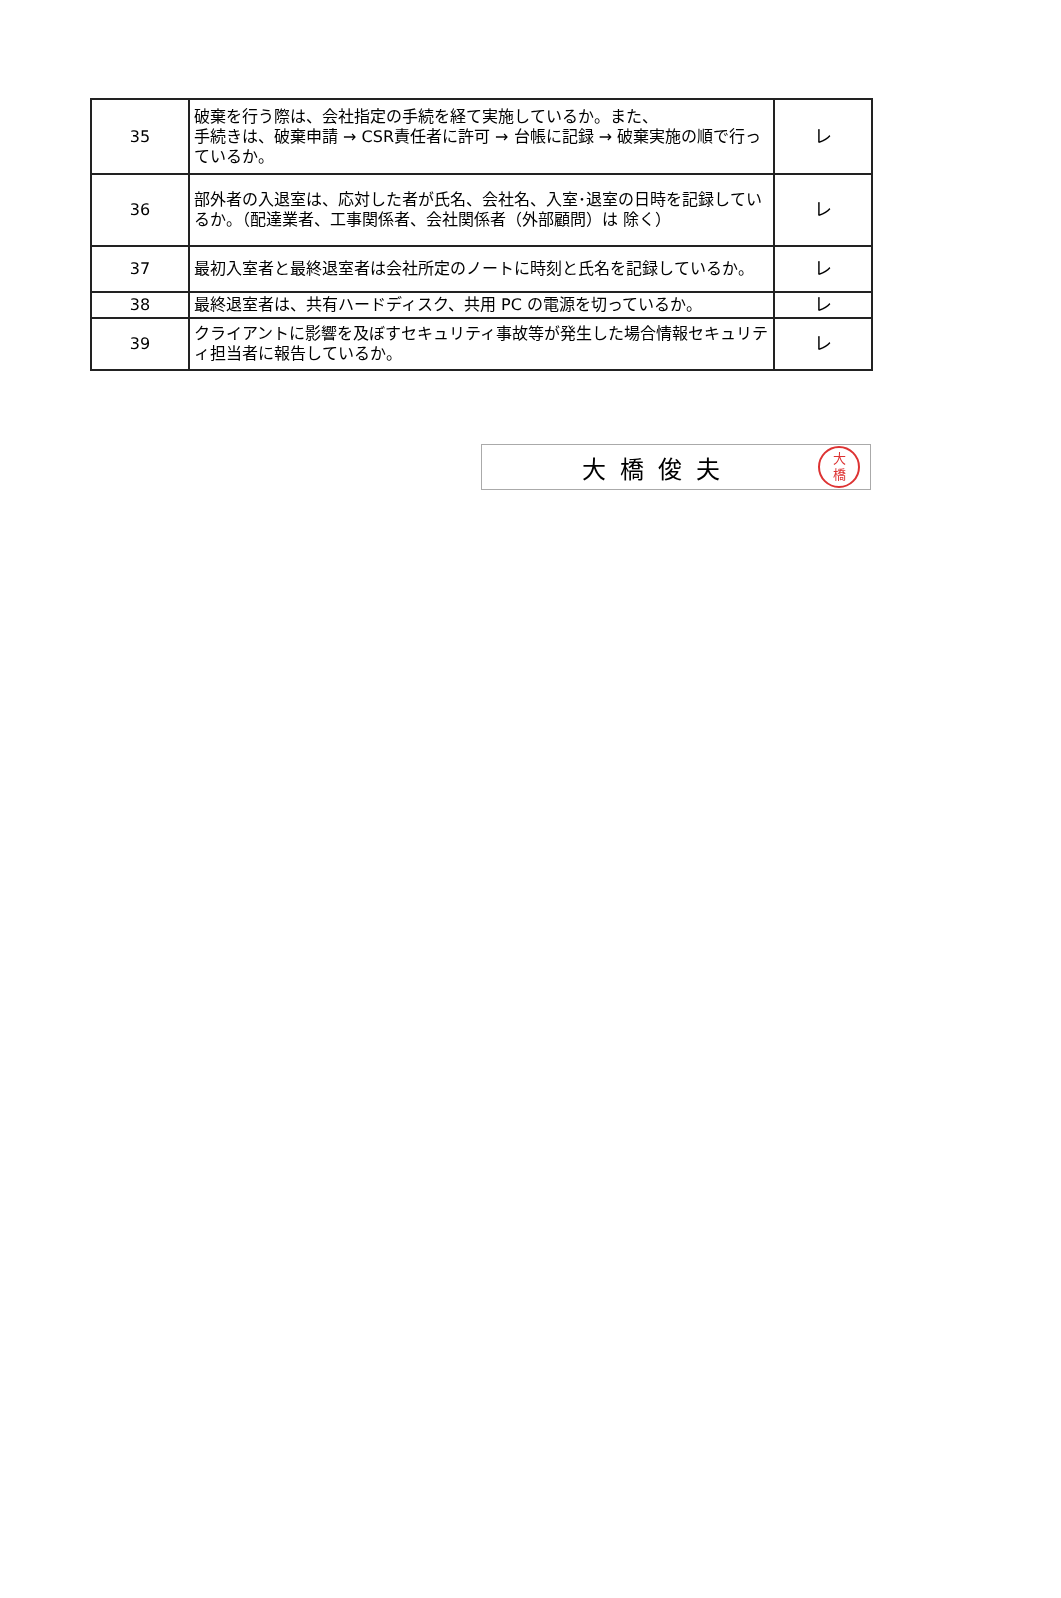| 35 | 破棄を行う際は、会社指定の手続を経て実施しているか。また、 手続きは、破棄申請 → CSR責任者に許可 → 台帳に記録 → 破棄実施の順で行っているか。 | レ |
| 36 | 部外者の入退室は、応対した者が氏名、会社名、入室･退室の日時を記録しているか。（配達業者、工事関係者、会社関係者（外部顧問）は 除く） | レ |
| 37 | 最初入室者と最終退室者は会社所定のノートに時刻と氏名を記録しているか。 | レ |
| 38 | 最終退室者は、共有ハードディスク、共用 PC の電源を切っているか。 | レ |
| 39 | クライアントに影響を及ぼすセキュリティ事故等が発生した場合情報セキュリティ担当者に報告しているか。 | レ |
大橋俊夫 大
橋